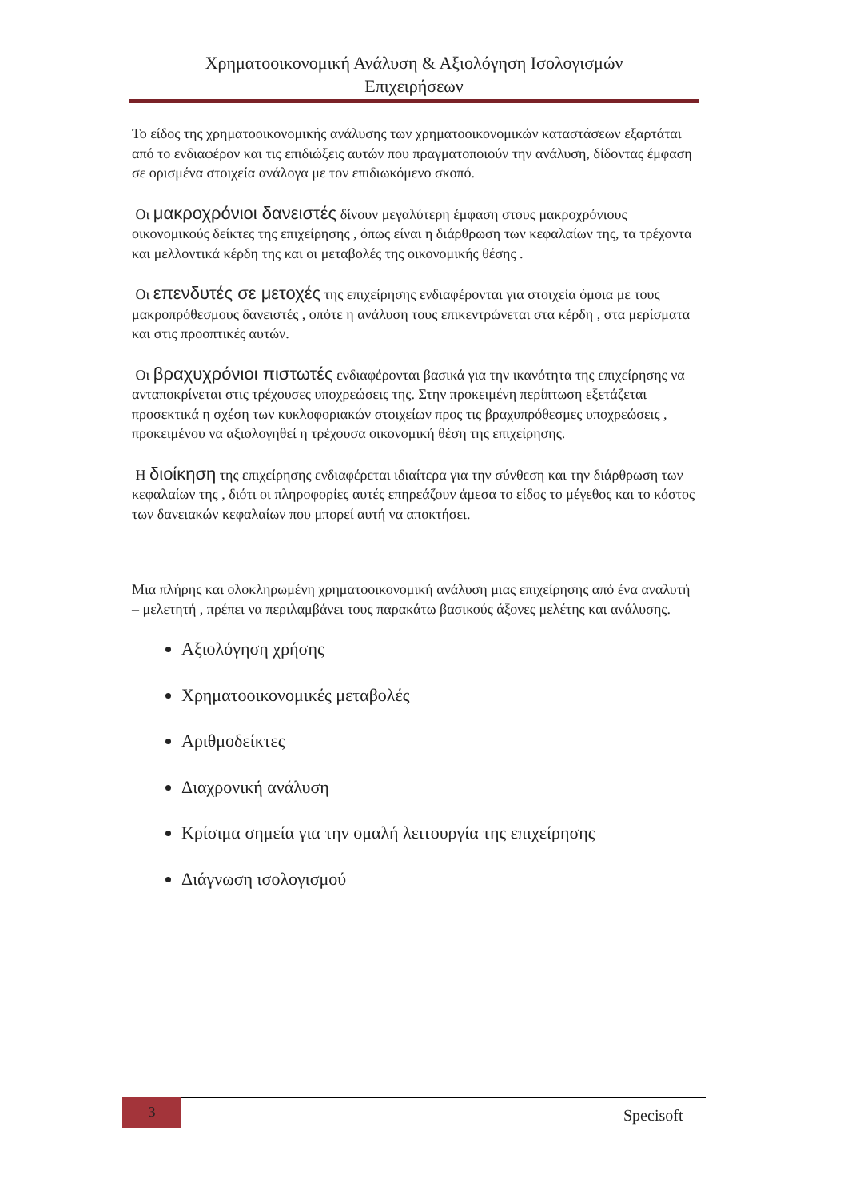Χρηματοοικονομική Ανάλυση & Αξιολόγηση Ισολογισμών
Επιχειρήσεων
Το είδος της χρηματοοικονομικής ανάλυσης των χρηματοοικονομικών καταστάσεων εξαρτάται από το ενδιαφέρον και τις επιδιώξεις αυτών που πραγματοποιούν την ανάλυση, δίδοντας έμφαση σε ορισμένα στοιχεία ανάλογα με τον επιδιωκόμενο σκοπό.
Οι μακροχρόνιοι δανειστές δίνουν μεγαλύτερη έμφαση στους μακροχρόνιους οικονομικούς δείκτες της επιχείρησης , όπως είναι η διάρθρωση των κεφαλαίων της, τα τρέχοντα και μελλοντικά κέρδη της και οι μεταβολές της οικονομικής θέσης .
Οι επενδυτές σε μετοχές της επιχείρησης ενδιαφέρονται για στοιχεία όμοια με τους μακροπρόθεσμους δανειστές , οπότε η ανάλυση τους επικεντρώνεται στα κέρδη , στα μερίσματα και στις προοπτικές αυτών.
Οι βραχυχρόνιοι πιστωτές ενδιαφέρονται βασικά για την ικανότητα της επιχείρησης να ανταποκρίνεται στις τρέχουσες υποχρεώσεις της. Στην προκειμένη περίπτωση εξετάζεται προσεκτικά η σχέση των κυκλοφοριακών στοιχείων προς τις βραχυπρόθεσμες υποχρεώσεις , προκειμένου να αξιολογηθεί η τρέχουσα οικονομική θέση της επιχείρησης.
Η διοίκηση της επιχείρησης ενδιαφέρεται ιδιαίτερα για την σύνθεση και την διάρθρωση των κεφαλαίων της , διότι οι πληροφορίες αυτές επηρεάζουν άμεσα το είδος το μέγεθος και το κόστος των δανειακών κεφαλαίων που μπορεί αυτή να αποκτήσει.
Μια πλήρης και ολοκληρωμένη χρηματοοικονομική ανάλυση μιας επιχείρησης από ένα αναλυτή – μελετητή , πρέπει να περιλαμβάνει τους παρακάτω βασικούς άξονες μελέτης και ανάλυσης.
Αξιολόγηση χρήσης
Χρηματοοικονομικές μεταβολές
Αριθμοδείκτες
Διαχρονική ανάλυση
Κρίσιμα σημεία για την ομαλή λειτουργία της επιχείρησης
Διάγνωση ισολογισμού
3
Specisoft